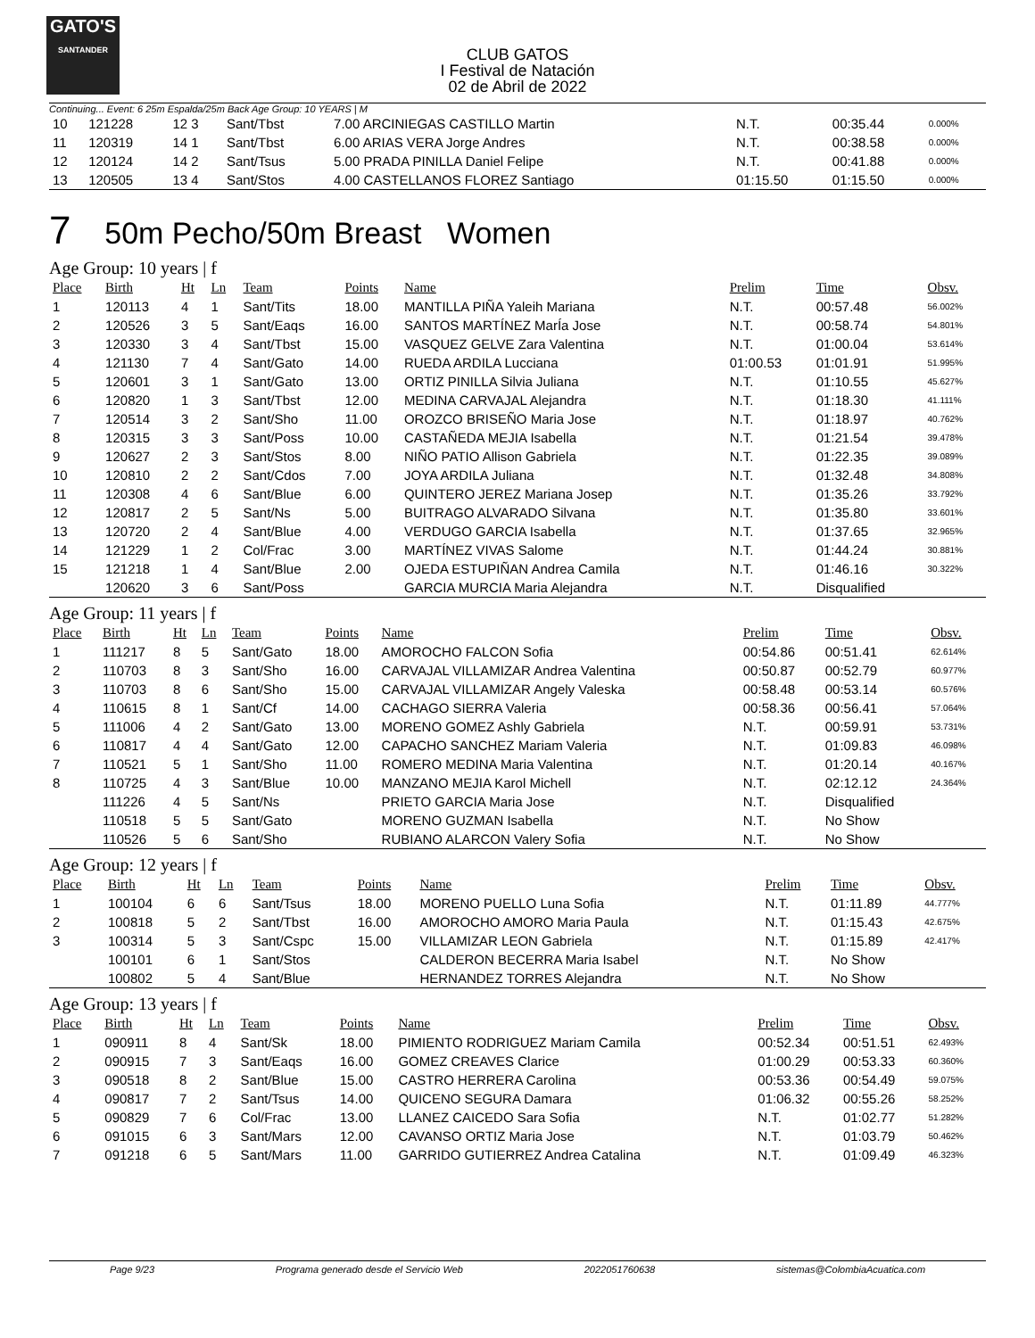GATO'S
SANTANDER
CLUB GATOS
I Festival de Natación
02 de Abril de 2022
Continuing... Event: 6 25m Espalda/25m Back Age Group: 10 YEARS | M
| 10 | 121228 | 12 3 | Sant/Tbst | 7.00 ARCINIEGAS CASTILLO Martin | N.T. | 00:35.44 | 0.000% |
| 11 | 120319 | 14 1 | Sant/Tbst | 6.00 ARIAS VERA Jorge Andres | N.T. | 00:38.58 | 0.000% |
| 12 | 120124 | 14 2 | Sant/Tsus | 5.00 PRADA PINILLA Daniel Felipe | N.T. | 00:41.88 | 0.000% |
| 13 | 120505 | 13 4 | Sant/Stos | 4.00 CASTELLANOS FLOREZ Santiago | 01:15.50 | 01:15.50 | 0.000% |
7 50m Pecho/50m Breast Women
Age Group: 10 years | f
| Place | Birth | Ht | Ln | Team | Points | Name | Prelim | Time | Obsv. |
| --- | --- | --- | --- | --- | --- | --- | --- | --- | --- |
| 1 | 120113 | 4 | 1 | Sant/Tits | 18.00 | MANTILLA PIÑA Yaleih Mariana | N.T. | 00:57.48 | 56.002% |
| 2 | 120526 | 3 | 5 | Sant/Eaqs | 16.00 | SANTOS MARTÍNEZ MarÍa Jose | N.T. | 00:58.74 | 54.801% |
| 3 | 120330 | 3 | 4 | Sant/Tbst | 15.00 | VASQUEZ GELVE Zara Valentina | N.T. | 01:00.04 | 53.614% |
| 4 | 121130 | 7 | 4 | Sant/Gato | 14.00 | RUEDA ARDILA Lucciana | 01:00.53 | 01:01.91 | 51.995% |
| 5 | 120601 | 3 | 1 | Sant/Gato | 13.00 | ORTIZ PINILLA Silvia Juliana | N.T. | 01:10.55 | 45.627% |
| 6 | 120820 | 1 | 3 | Sant/Tbst | 12.00 | MEDINA CARVAJAL Alejandra | N.T. | 01:18.30 | 41.111% |
| 7 | 120514 | 3 | 2 | Sant/Sho | 11.00 | OROZCO BRISEÑO Maria Jose | N.T. | 01:18.97 | 40.762% |
| 8 | 120315 | 3 | 3 | Sant/Poss | 10.00 | CASTAÑEDA MEJIA Isabella | N.T. | 01:21.54 | 39.478% |
| 9 | 120627 | 2 | 3 | Sant/Stos | 8.00 | NIÑO PATIO Allison Gabriela | N.T. | 01:22.35 | 39.089% |
| 10 | 120810 | 2 | 2 | Sant/Cdos | 7.00 | JOYA ARDILA Juliana | N.T. | 01:32.48 | 34.808% |
| 11 | 120308 | 4 | 6 | Sant/Blue | 6.00 | QUINTERO JEREZ Mariana Josep | N.T. | 01:35.26 | 33.792% |
| 12 | 120817 | 2 | 5 | Sant/Ns | 5.00 | BUITRAGO ALVARADO Silvana | N.T. | 01:35.80 | 33.601% |
| 13 | 120720 | 2 | 4 | Sant/Blue | 4.00 | VERDUGO GARCIA Isabella | N.T. | 01:37.65 | 32.965% |
| 14 | 121229 | 1 | 2 | Col/Frac | 3.00 | MARTÍNEZ VIVAS Salome | N.T. | 01:44.24 | 30.881% |
| 15 | 121218 | 1 | 4 | Sant/Blue | 2.00 | OJEDA ESTUPIÑAN Andrea Camila | N.T. | 01:46.16 | 30.322% |
| | 120620 | 3 | 6 | Sant/Poss | | GARCIA MURCIA Maria Alejandra | N.T. | Disqualified | |
Age Group: 11 years | f
| Place | Birth | Ht | Ln | Team | Points | Name | Prelim | Time | Obsv. |
| --- | --- | --- | --- | --- | --- | --- | --- | --- | --- |
| 1 | 111217 | 8 | 5 | Sant/Gato | 18.00 | AMOROCHO FALCON Sofia | 00:54.86 | 00:51.41 | 62.614% |
| 2 | 110703 | 8 | 3 | Sant/Sho | 16.00 | CARVAJAL VILLAMIZAR Andrea Valentina | 00:50.87 | 00:52.79 | 60.977% |
| 3 | 110703 | 8 | 6 | Sant/Sho | 15.00 | CARVAJAL VILLAMIZAR Angely Valeska | 00:58.48 | 00:53.14 | 60.576% |
| 4 | 110615 | 8 | 1 | Sant/Cf | 14.00 | CACHAGO SIERRA Valeria | 00:58.36 | 00:56.41 | 57.064% |
| 5 | 111006 | 4 | 2 | Sant/Gato | 13.00 | MORENO GOMEZ Ashly Gabriela | N.T. | 00:59.91 | 53.731% |
| 6 | 110817 | 4 | 4 | Sant/Gato | 12.00 | CAPACHO SANCHEZ Mariam Valeria | N.T. | 01:09.83 | 46.098% |
| 7 | 110521 | 5 | 1 | Sant/Sho | 11.00 | ROMERO MEDINA Maria Valentina | N.T. | 01:20.14 | 40.167% |
| 8 | 110725 | 4 | 3 | Sant/Blue | 10.00 | MANZANO MEJIA Karol Michell | N.T. | 02:12.12 | 24.364% |
| | 111226 | 4 | 5 | Sant/Ns | | PRIETO GARCIA Maria Jose | N.T. | Disqualified | |
| | 110518 | 5 | 5 | Sant/Gato | | MORENO GUZMAN Isabella | N.T. | No Show | |
| | 110526 | 5 | 6 | Sant/Sho | | RUBIANO ALARCON Valery Sofia | N.T. | No Show | |
Age Group: 12 years | f
| Place | Birth | Ht | Ln | Team | Points | Name | Prelim | Time | Obsv. |
| --- | --- | --- | --- | --- | --- | --- | --- | --- | --- |
| 1 | 100104 | 6 | 6 | Sant/Tsus | 18.00 | MORENO PUELLO Luna Sofia | N.T. | 01:11.89 | 44.777% |
| 2 | 100818 | 5 | 2 | Sant/Tbst | 16.00 | AMOROCHO AMORO Maria Paula | N.T. | 01:15.43 | 42.675% |
| 3 | 100314 | 5 | 3 | Sant/Cspc | 15.00 | VILLAMIZAR LEON Gabriela | N.T. | 01:15.89 | 42.417% |
| | 100101 | 6 | 1 | Sant/Stos | | CALDERON BECERRA Maria Isabel | N.T. | No Show | |
| | 100802 | 5 | 4 | Sant/Blue | | HERNANDEZ TORRES Alejandra | N.T. | No Show | |
Age Group: 13 years | f
| Place | Birth | Ht | Ln | Team | Points | Name | Prelim | Time | Obsv. |
| --- | --- | --- | --- | --- | --- | --- | --- | --- | --- |
| 1 | 090911 | 8 | 4 | Sant/Sk | 18.00 | PIMIENTO RODRIGUEZ Mariam Camila | 00:52.34 | 00:51.51 | 62.493% |
| 2 | 090915 | 7 | 3 | Sant/Eaqs | 16.00 | GOMEZ CREAVES Clarice | 01:00.29 | 00:53.33 | 60.360% |
| 3 | 090518 | 8 | 2 | Sant/Blue | 15.00 | CASTRO HERRERA Carolina | 00:53.36 | 00:54.49 | 59.075% |
| 4 | 090817 | 7 | 2 | Sant/Tsus | 14.00 | QUICENO SEGURA Damara | 01:06.32 | 00:55.26 | 58.252% |
| 5 | 090829 | 7 | 6 | Col/Frac | 13.00 | LLANEZ CAICEDO Sara Sofia | N.T. | 01:02.77 | 51.282% |
| 6 | 091015 | 6 | 3 | Sant/Mars | 12.00 | CAVANSO ORTIZ Maria Jose | N.T. | 01:03.79 | 50.462% |
| 7 | 091218 | 6 | 5 | Sant/Mars | 11.00 | GARRIDO GUTIERREZ Andrea Catalina | N.T. | 01:09.49 | 46.323% |
Page 9/23 Programa generado desde el Servicio Web 2022051760638 sistemas@ColombiaAcuatica.com